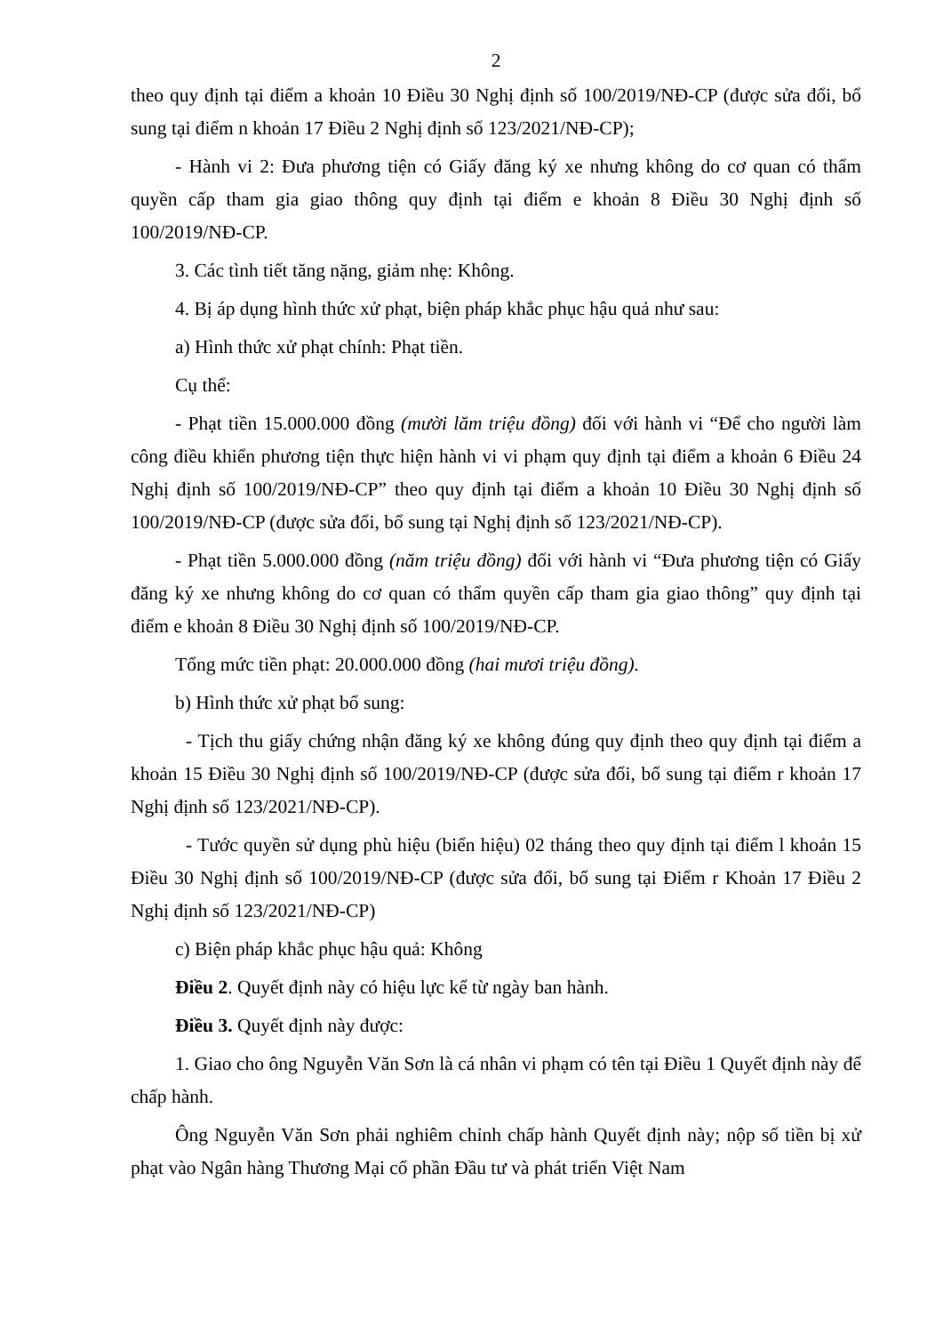2
theo quy định tại điểm a khoản 10 Điều 30 Nghị định số 100/2019/NĐ-CP (được sửa đổi, bổ sung tại điểm n khoản 17 Điều 2 Nghị định số 123/2021/NĐ-CP);
- Hành vi 2: Đưa phương tiện có Giấy đăng ký xe nhưng không do cơ quan có thẩm quyền cấp tham gia giao thông quy định tại điểm e khoản 8 Điều 30 Nghị định số 100/2019/NĐ-CP.
3. Các tình tiết tăng nặng, giảm nhẹ: Không.
4. Bị áp dụng hình thức xử phạt, biện pháp khắc phục hậu quả như sau:
a) Hình thức xử phạt chính: Phạt tiền.
Cụ thể:
- Phạt tiền 15.000.000 đồng (mười lăm triệu đồng) đối với hành vi “Để cho người làm công điều khiển phương tiện thực hiện hành vi vi phạm quy định tại điểm a khoản 6 Điều 24 Nghị định số 100/2019/NĐ-CP” theo quy định tại điểm a khoản 10 Điều 30 Nghị định số 100/2019/NĐ-CP (được sửa đổi, bổ sung tại Nghị định số 123/2021/NĐ-CP).
- Phạt tiền 5.000.000 đồng (năm triệu đồng) đối với hành vi “Đưa phương tiện có Giấy đăng ký xe nhưng không do cơ quan có thẩm quyền cấp tham gia giao thông” quy định tại điểm e khoản 8 Điều 30 Nghị định số 100/2019/NĐ-CP.
Tổng mức tiền phạt: 20.000.000 đồng (hai mươi triệu đồng).
b) Hình thức xử phạt bổ sung:
- Tịch thu giấy chứng nhận đăng ký xe không đúng quy định theo quy định tại điểm a khoản 15 Điều 30 Nghị định số 100/2019/NĐ-CP (được sửa đổi, bổ sung tại điểm r khoản 17 Nghị định số 123/2021/NĐ-CP).
- Tước quyền sử dụng phù hiệu (biển hiệu) 02 tháng theo quy định tại điểm l khoản 15 Điều 30 Nghị định số 100/2019/NĐ-CP (được sửa đổi, bổ sung tại Điểm r Khoản 17 Điều 2 Nghị định số 123/2021/NĐ-CP)
c) Biện pháp khắc phục hậu quả: Không
Điều 2. Quyết định này có hiệu lực kể từ ngày ban hành.
Điều 3. Quyết định này được:
1. Giao cho ông Nguyễn Văn Sơn là cá nhân vi phạm có tên tại Điều 1 Quyết định này để chấp hành.
Ông Nguyễn Văn Sơn phải nghiêm chỉnh chấp hành Quyết định này; nộp số tiền bị xử phạt vào Ngân hàng Thương Mại cổ phần Đầu tư và phát triển Việt Nam